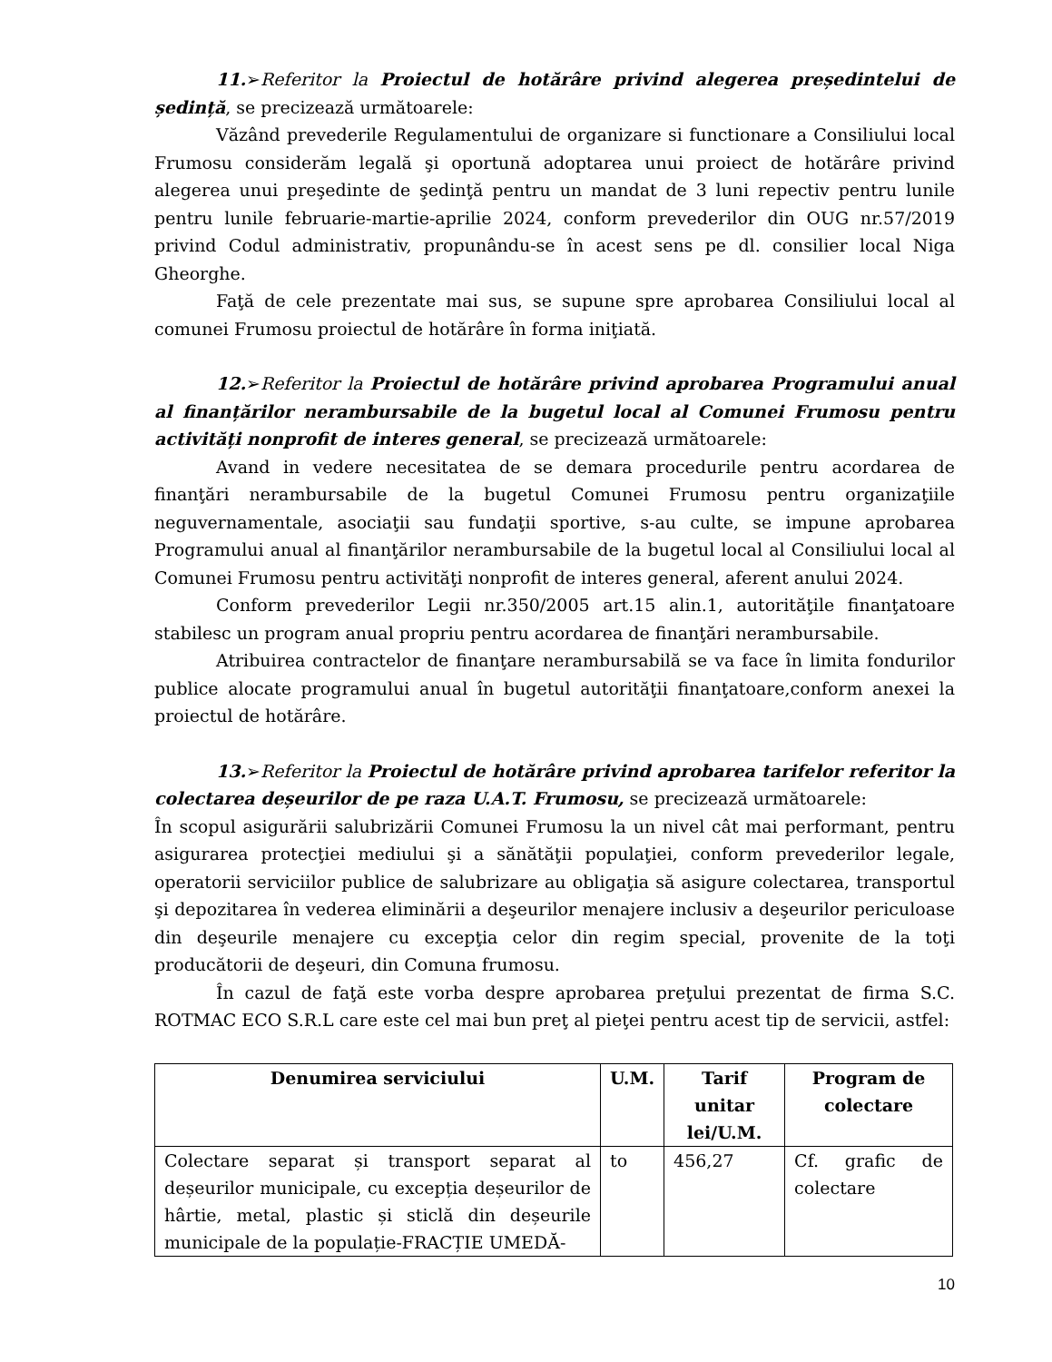11.➢Referitor la Proiectul de hotărâre privind alegerea președintelui de ședință, se precizează următoarele:
Văzând prevederile Regulamentului de organizare si functionare a Consiliului local Frumosu considerăm legală şi oportună adoptarea unui proiect de hotărâre privind alegerea unui preşedinte de şedinţă pentru un mandat de 3 luni repectiv pentru lunile pentru lunile februarie-martie-aprilie 2024, conform prevederilor din OUG nr.57/2019 privind Codul administrativ, propunându-se în acest sens pe dl. consilier local Niga Gheorghe.
Faţă de cele prezentate mai sus, se supune spre aprobarea Consiliului local al comunei Frumosu proiectul de hotărâre în forma iniţiată.
12.➢Referitor la Proiectul de hotărâre privind aprobarea Programului anual al finanțărilor nerambursabile de la bugetul local al Comunei Frumosu pentru activități nonprofit de interes general, se precizează următoarele:
Avand in vedere necesitatea de se demara procedurile pentru acordarea de finanţări nerambursabile de la bugetul Comunei Frumosu pentru organizaţiile neguvernamentale, asociaţii sau fundaţii sportive, s-au culte, se impune aprobarea Programului anual al finanţărilor nerambursabile de la bugetul local al Consiliului local al Comunei Frumosu pentru activităţi nonprofit de interes general, aferent anului 2024.
Conform prevederilor Legii nr.350/2005 art.15 alin.1, autorităţile finanţatoare stabilesc un program anual propriu pentru acordarea de finanţări nerambursabile.
Atribuirea contractelor de finanţare nerambursabilă se va face în limita fondurilor publice alocate programului anual în bugetul autorităţii finanţatoare,conform anexei la proiectul de hotărâre.
13.➢Referitor la Proiectul de hotărâre privind aprobarea tarifelor referitor la colectarea deșeurilor de pe raza U.A.T. Frumosu, se precizează următoarele:
În scopul asigurării salubrizării Comunei Frumosu la un nivel cât mai performant, pentru asigurarea protecţiei mediului şi a sănătăţii populaţiei, conform prevederilor legale, operatorii serviciilor publice de salubrizare au obligaţia să asigure colectarea, transportul şi depozitarea în vederea eliminării a deşeurilor menajere inclusiv a deşeurilor periculoase din deşeurile menajere cu excepţia celor din regim special, provenite de la toţi producătorii de deşeuri, din Comuna frumosu.
În cazul de faţă este vorba despre aprobarea preţului prezentat de firma S.C. ROTMAC ECO S.R.L care este cel mai bun preţ al pieţei pentru acest tip de servicii, astfel:
| Denumirea serviciului | U.M. | Tarif unitar lei/U.M. | Program de colectare |
| --- | --- | --- | --- |
| Colectare separat și transport separat al deșeurilor municipale, cu excepția deșeurilor de hârtie, metal, plastic și sticlă din deșeurile municipale de la populație-FRACȚIE UMEDĂ- | to | 456,27 | Cf. grafic de colectare |
10